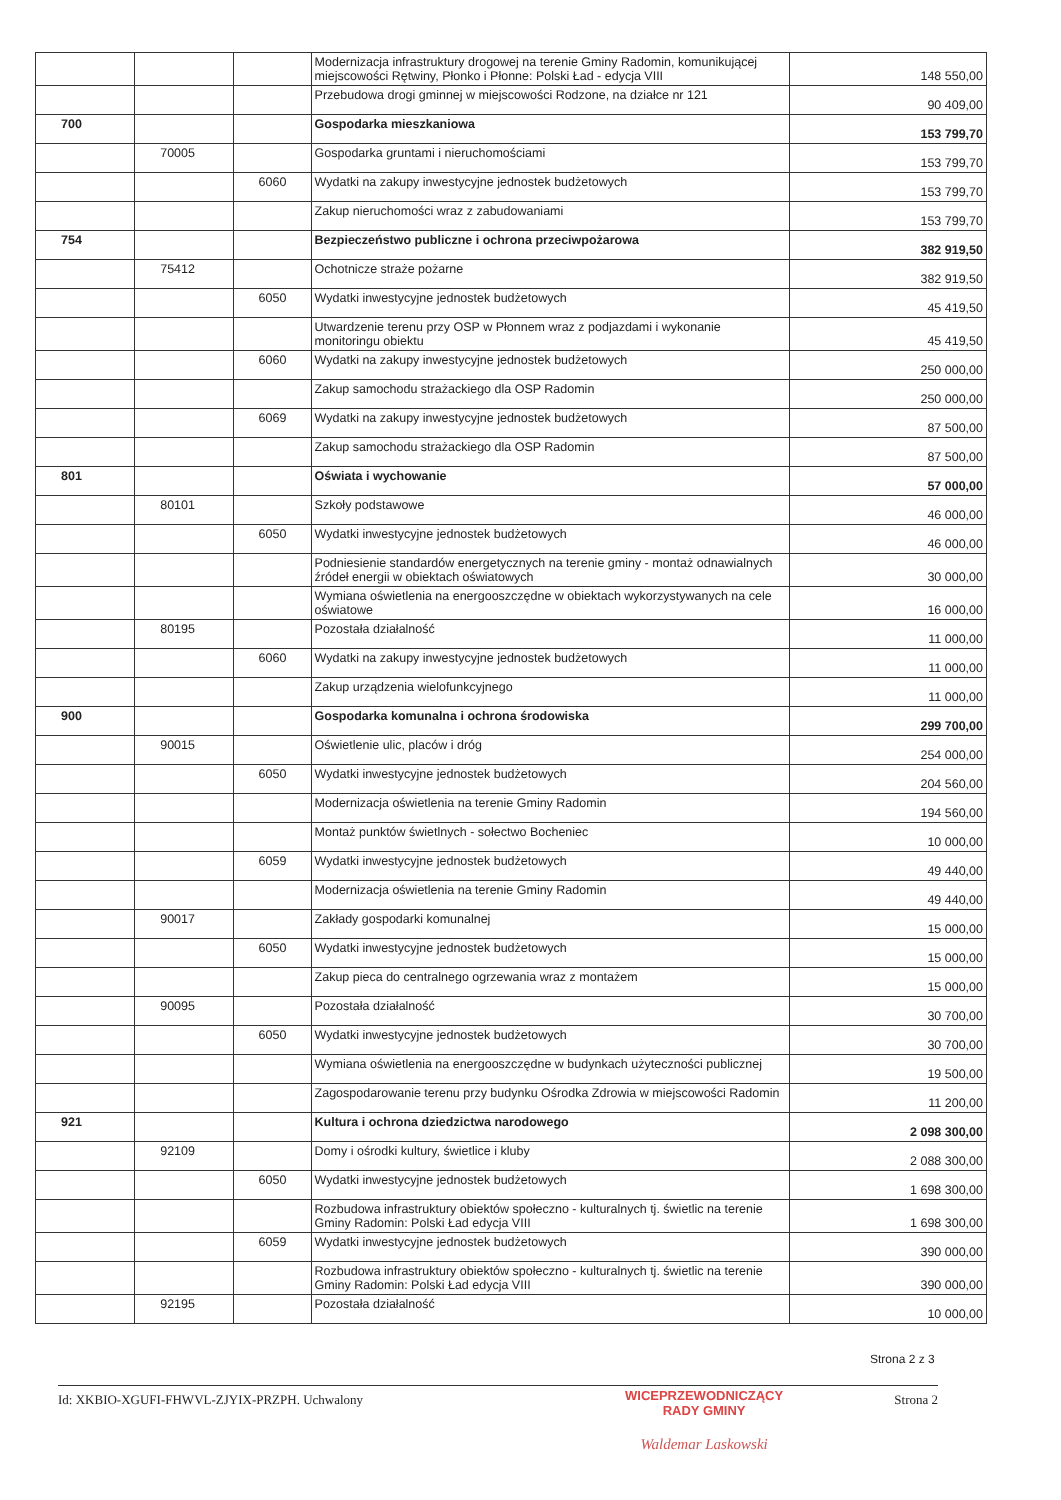| | | | Modernizacja infrastruktury drogowej na terenie Gminy Radomin, komunikującej miejscowości Rętwiny, Płonko i Płonne: Polski Ład - edycja VIII | 148 550,00 |
| | | | Przebudowa drogi gminnej w miejscowości Rodzone, na działce nr 121 | 90 409,00 |
| 700 | | | Gospodarka mieszkaniowa | 153 799,70 |
| | 70005 | | Gospodarka gruntami i nieruchomościami | 153 799,70 |
| | | 6060 | Wydatki na zakupy inwestycyjne jednostek budżetowych | 153 799,70 |
| | | | Zakup nieruchomości wraz z zabudowaniami | 153 799,70 |
| 754 | | | Bezpieczeństwo publiczne i ochrona przeciwpożarowa | 382 919,50 |
| | 75412 | | Ochotnicze straże pożarne | 382 919,50 |
| | | 6050 | Wydatki inwestycyjne jednostek budżetowych | 45 419,50 |
| | | | Utwardzenie terenu przy OSP w Płonnem wraz z podjazdami i wykonanie monitoringu obiektu | 45 419,50 |
| | | 6060 | Wydatki na zakupy inwestycyjne jednostek budżetowych | 250 000,00 |
| | | | Zakup samochodu strażackiego dla OSP Radomin | 250 000,00 |
| | | 6069 | Wydatki na zakupy inwestycyjne jednostek budżetowych | 87 500,00 |
| | | | Zakup samochodu strażackiego dla OSP Radomin | 87 500,00 |
| 801 | | | Oświata i wychowanie | 57 000,00 |
| | 80101 | | Szkoły podstawowe | 46 000,00 |
| | | 6050 | Wydatki inwestycyjne jednostek budżetowych | 46 000,00 |
| | | | Podniesienie standardów energetycznych na terenie gminy - montaż odnawialnych źródeł energii w obiektach oświatowych | 30 000,00 |
| | | | Wymiana oświetlenia na energooszczędne w obiektach wykorzystywanych na cele oświatowe | 16 000,00 |
| | 80195 | | Pozostała działalność | 11 000,00 |
| | | 6060 | Wydatki na zakupy inwestycyjne jednostek budżetowych | 11 000,00 |
| | | | Zakup urządzenia wielofunkcyjnego | 11 000,00 |
| 900 | | | Gospodarka komunalna i ochrona środowiska | 299 700,00 |
| | 90015 | | Oświetlenie ulic, placów i dróg | 254 000,00 |
| | | 6050 | Wydatki inwestycyjne jednostek budżetowych | 204 560,00 |
| | | | Modernizacja oświetlenia na terenie Gminy Radomin | 194 560,00 |
| | | | Montaż punktów świetlnych - sołectwo Bocheniec | 10 000,00 |
| | | 6059 | Wydatki inwestycyjne jednostek budżetowych | 49 440,00 |
| | | | Modernizacja oświetlenia na terenie Gminy Radomin | 49 440,00 |
| | 90017 | | Zakłady gospodarki komunalnej | 15 000,00 |
| | | 6050 | Wydatki inwestycyjne jednostek budżetowych | 15 000,00 |
| | | | Zakup pieca do centralnego ogrzewania wraz z montażem | 15 000,00 |
| | 90095 | | Pozostała działalność | 30 700,00 |
| | | 6050 | Wydatki inwestycyjne jednostek budżetowych | 30 700,00 |
| | | | Wymiana oświetlenia na energooszczędne w budynkach użyteczności publicznej | 19 500,00 |
| | | | Zagospodarowanie terenu przy budynku Ośrodka Zdrowia w miejscowości Radomin | 11 200,00 |
| 921 | | | Kultura i ochrona dziedzictwa narodowego | 2 098 300,00 |
| | 92109 | | Domy i ośrodki kultury, świetlice i kluby | 2 088 300,00 |
| | | 6050 | Wydatki inwestycyjne jednostek budżetowych | 1 698 300,00 |
| | | | Rozbudowa infrastruktury obiektów społeczno - kulturalnych tj. świetlic na terenie Gminy Radomin: Polski Ład edycja VIII | 1 698 300,00 |
| | | 6059 | Wydatki inwestycyjne jednostek budżetowych | 390 000,00 |
| | | | Rozbudowa infrastruktury obiektów społeczno - kulturalnych tj. świetlic na terenie Gminy Radomin: Polski Ład edycja VIII | 390 000,00 |
| | 92195 | | Pozostała działalność | 10 000,00 |
Strona 2 z 3
Id: XKBIO-XGUFI-FHWVL-ZJYIX-PRZPH. Uchwalony Strona 2
WICEPRZEWODNICZĄCY
RADY GMINY
Waldemar Laskowski